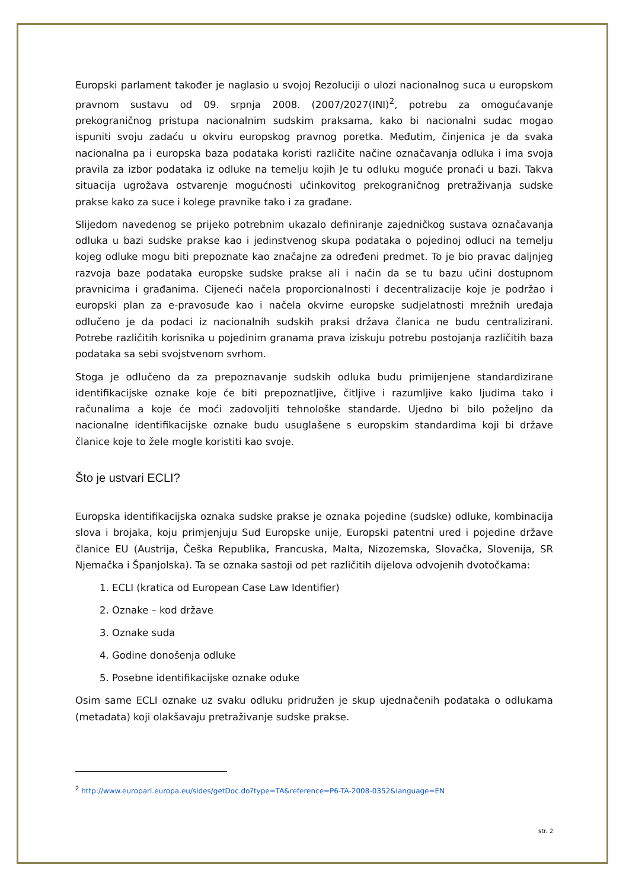Europski parlament također je naglasio u svojoj Rezoluciji o ulozi nacionalnog suca u europskom pravnom sustavu od 09. srpnja 2008. (2007/2027(INI)<sup>2</sup>, potrebu za omogućavanje prekograničnog pristupa nacionalnim sudskim praksama, kako bi nacionalni sudac mogao ispuniti svoju zadaću u okviru europskog pravnog poretka. Međutim, činjenica je da svaka nacionalna pa i europska baza podataka koristi različite načine označavanja odluka i ima svoja pravila za izbor podataka iz odluke na temelju kojih Je tu odluku moguće pronaći u bazi. Takva situacija ugrožava ostvarenje mogućnosti učinkovitog prekograničnog pretraživanja sudske prakse kako za suce i kolege pravnike tako i za građane.
Slijedom navedenog se prijeko potrebnim ukazalo definiranje zajedničkog sustava označavanja odluka u bazi sudske prakse kao i jedinstvenog skupa podataka o pojedinoj odluci na temelju kojeg odluke mogu biti prepoznate kao značajne za određeni predmet. To je bio pravac daljnjeg razvoja baze podataka europske sudske prakse ali i način da se tu bazu učini dostupnom pravnicima i građanima. Cijeneći načela proporcionalnosti i decentralizacije koje je podržao i europski plan za e-pravosuđe kao i načela okvirne europske sudjelatnosti mrežnih uređaja odlučeno je da podaci iz nacionalnih sudskih praksi država članica ne budu centralizirani. Potrebe različitih korisnika u pojedinim granama prava iziskuju potrebu postojanja različitih baza podataka sa sebi svojstvenom svrhom.
Stoga je odlučeno da za prepoznavanje sudskih odluka budu primijenjene standardizirane identifikacijske oznake koje će biti prepoznatljive, čitljive i razumljive kako ljudima tako i računalima a koje će moći zadovoljiti tehnološke standarde. Ujedno bi bilo poželjno da nacionalne identifikacijske oznake budu usuglašene s europskim standardima koji bi države članice koje to žele mogle koristiti kao svoje.
Što je ustvari ECLI?
Europska identifikacijska oznaka sudske prakse je oznaka pojedine (sudske) odluke, kombinacija slova i brojaka, koju primjenjuju Sud Europske unije, Europski patentni ured i pojedine države članice EU (Austrija, Češka Republika, Francuska, Malta, Nizozemska, Slovačka, Slovenija, SR Njemačka i Španjolska). Ta se oznaka sastoji od pet različitih dijelova odvojenih dvotočkama:
1. ECLI (kratica od European Case Law Identifier)
2. Oznake – kod države
3. Oznake suda
4. Godine donošenja odluke
5. Posebne identifikacijske oznake oduke
Osim same ECLI oznake uz svaku odluku pridružen je skup ujednačenih podataka o odlukama (metadata) koji olakšavaju pretraživanje sudske prakse.
<sup>2</sup> http://www.europarl.europa.eu/sides/getDoc.do?type=TA&reference=P6-TA-2008-0352&language=EN
str. 2